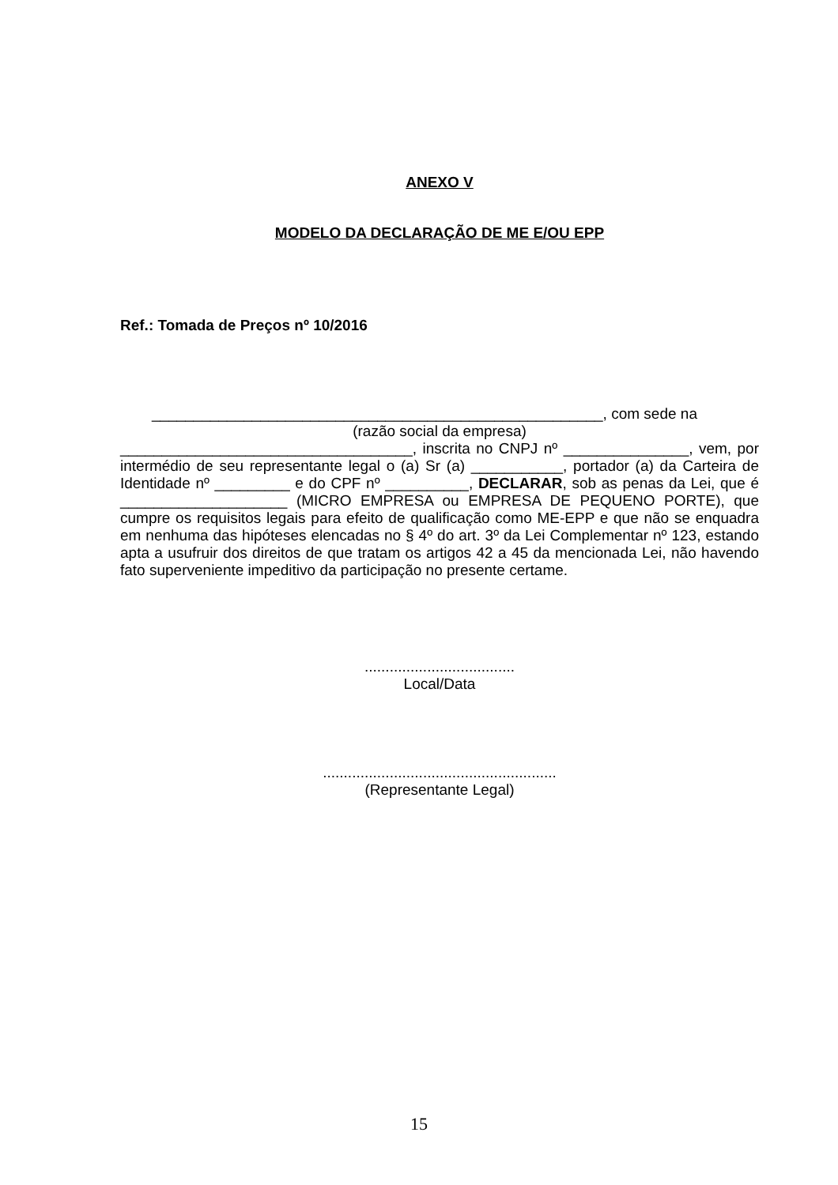ANEXO V
MODELO DA DECLARAÇÃO DE ME E/OU EPP
Ref.: Tomada de Preços nº 10/2016
______________________________________________________, com sede na
(razão social da empresa)
___________________________________, inscrita no CNPJ nº _______________, vem, por intermédio de seu representante legal o (a) Sr (a) ___________, portador (a) da Carteira de Identidade nº _________ e do CPF nº __________, DECLARAR, sob as penas da Lei, que é ____________________ (MICRO EMPRESA ou EMPRESA DE PEQUENO PORTE), que cumpre os requisitos legais para efeito de qualificação como ME-EPP e que não se enquadra em nenhuma das hipóteses elencadas no § 4º do art. 3º da Lei Complementar nº 123, estando apta a usufruir dos direitos de que tratam os artigos 42 a 45 da mencionada Lei, não havendo fato superveniente impeditivo da participação no presente certame.
....................................
Local/Data
........................................................
(Representante Legal)
15